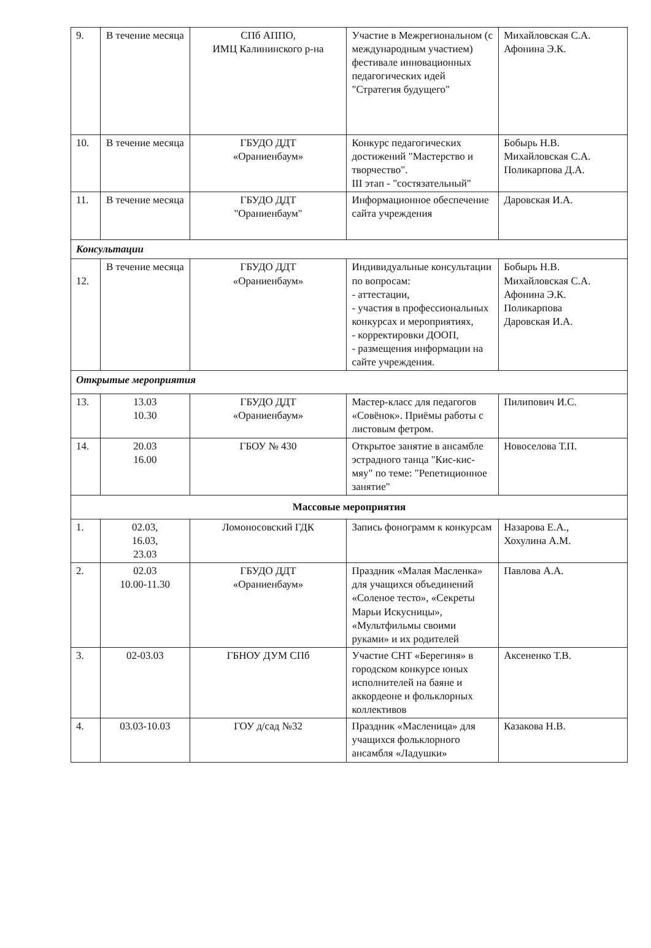| 9. | В течение месяца | СПб АППО, ИМЦ Калининского р-на | Участие в Межрегиональном (с международным участием) фестивале инновационных педагогических идей "Стратегия будущего" | Михайловская С.А. Афонина Э.К. |
| 10. | В течение месяца | ГБУДО ДДТ «Ораниенбаум» | Конкурс педагогических достижений "Мастерство и творчество". III этап - "состязательный" | Бобырь Н.В. Михайловская С.А. Поликарпова Д.А. |
| 11. | В течение месяца | ГБУДО ДДТ "Ораниенбаум" | Информационное обеспечение сайта учреждения | Даровская И.А. |
| Консультации | | | | |
| 12. | В течение месяца | ГБУДО ДДТ «Ораниенбаум» | Индивидуальные консультации по вопросам: - аттестации, - участия в профессиональных конкурсах и мероприятиях, - корректировки ДООП, - размещения информации на сайте учреждения. | Бобырь Н.В. Михайловская С.А. Афонина Э.К. Поликарпова Даровская И.А. |
| Открытые мероприятия | | | | |
| 13. | 13.03 10.30 | ГБУДО ДДТ «Ораниенбаум» | Мастер-класс для педагогов «Совёнок». Приёмы работы с листовым фетром. | Пилипович И.С. |
| 14. | 20.03 16.00 | ГБОУ № 430 | Открытое занятие в ансамбле эстрадного танца "Кис-кис-мяу" по теме: "Репетиционное занятие" | Новоселова Т.П. |
| Массовые мероприятия | | | | |
| 1. | 02.03, 16.03, 23.03 | Ломоносовский ГДК | Запись фонограмм к конкурсам | Назарова Е.А., Хохулина А.М. |
| 2. | 02.03 10.00-11.30 | ГБУДО ДДТ «Ораниенбаум» | Праздник «Малая Масленка» для учащихся объединений «Соленое тесто», «Секреты Марьи Искусницы», «Мультфильмы своими руками» и их родителей | Павлова А.А. |
| 3. | 02-03.03 | ГБНОУ ДУМ СПб | Участие СНТ «Берегиня» в городском конкурсе юных исполнителей на баяне и аккордеоне и фольклорных коллективов | Аксененко Т.В. |
| 4. | 03.03-10.03 | ГОУ д/сад №32 | Праздник «Масленица» для учащихся фольклорного ансамбля «Ладушки» | Казакова Н.В. |